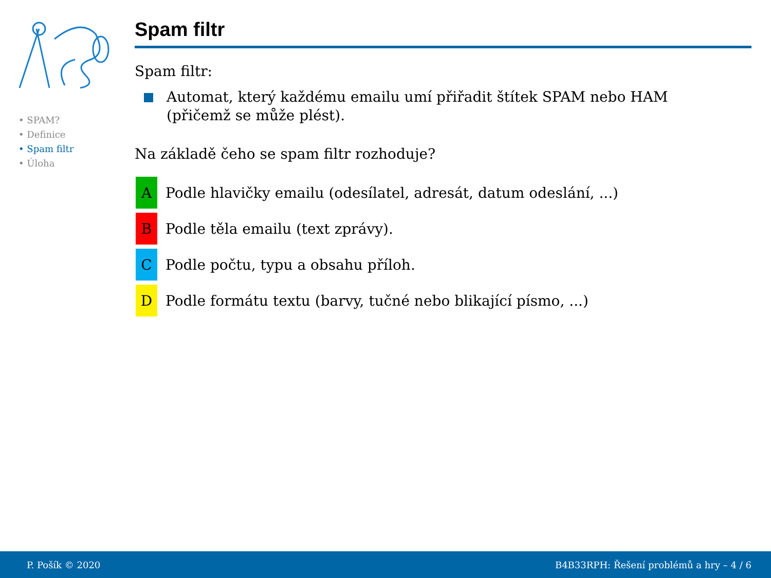• SPAM?
• Definice
• Spam filtr
• Úloha
Spam filtr
Spam filtr:
Automat, který každému emailu umí přiřadit štítek SPAM nebo HAM
(přičemž se může plést).
Na základě čeho se spam filtr rozhoduje?
A
Podle hlavičky emailu (odesílatel, adresát, datum odeslání, ...)
B
Podle těla emailu (text zprávy).
C
Podle počtu, typu a obsahu příloh.
D
Podle formátu textu (barvy, tučné nebo blikající písmo, ...)
P. Pošík © 2020 B4B33RPH: Řešení problémů a hry – 4 / 6